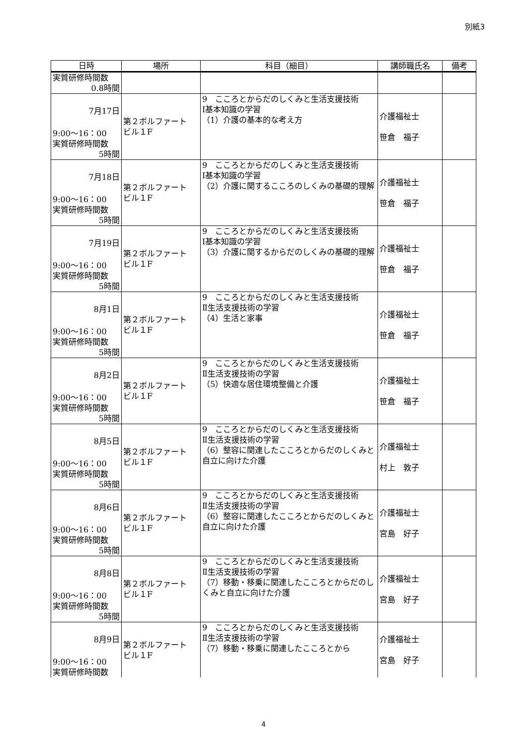別紙3
| 日時 | 場所 | 科目（細目） | 講師職氏名 | 備考 |
| --- | --- | --- | --- | --- |
| 実質研修時間数 0.8時間 | | | | |
| 7月17日 9:00～16：00 実質研修時間数 5時間 | 第２ボルファート ビル１F | 9 こころとからだのしくみと生活支援技術 Ⅰ基本知識の学習 （1）介護の基本的な考え方 | 介護福祉士 笹倉 福子 | |
| 7月18日 9:00～16：00 実質研修時間数 5時間 | 第２ボルファート ビル１F | 9 こころとからだのしくみと生活支援技術 Ⅰ基本知識の学習 （2）介護に関するこころのしくみの基礎的理解 | 介護福祉士 笹倉 福子 | |
| 7月19日 9:00～16：00 実質研修時間数 5時間 | 第２ボルファート ビル１F | 9 こころとからだのしくみと生活支援技術 Ⅰ基本知識の学習 （3）介護に関するからだのしくみの基礎的理解 | 介護福祉士 笹倉 福子 | |
| 8月1日 9:00～16：00 実質研修時間数 5時間 | 第２ボルファート ビル１F | 9 こころとからだのしくみと生活支援技術 Ⅱ生活支援技術の学習 （4）生活と家事 | 介護福祉士 笹倉 福子 | |
| 8月2日 9:00～16：00 実質研修時間数 5時間 | 第２ボルファート ビル１F | 9 こころとからだのしくみと生活支援技術 Ⅱ生活支援技術の学習 （5）快適な居住環境整備と介護 | 介護福祉士 笹倉 福子 | |
| 8月5日 9:00～16：00 実質研修時間数 5時間 | 第２ボルファート ビル１F | 9 こころとからだのしくみと生活支援技術 Ⅱ生活支援技術の学習 （6）整容に関連したこころとからだのしくみと自立に向けた介護 | 介護福祉士 村上 敦子 | |
| 8月6日 9:00～16：00 実質研修時間数 5時間 | 第２ボルファート ビル１F | 9 こころとからだのしくみと生活支援技術 Ⅱ生活支援技術の学習 （6）整容に関連したこころとからだのしくみと自立に向けた介護 | 介護福祉士 宮島 好子 | |
| 8月8日 9:00～16：00 実質研修時間数 5時間 | 第２ボルファート ビル１F | 9 こころとからだのしくみと生活支援技術 Ⅱ生活支援技術の学習 （7）移動・移乗に関連したこころとからだのしくみと自立に向けた介護 | 介護福祉士 宮島 好子 | |
| 8月9日 9:00～16：00 実質研修時間数 | 第２ボルファート ビル１F | 9 こころとからだのしくみと生活支援技術 Ⅱ生活支援技術の学習 （7）移動・移乗に関連したこころとから | 介護福祉士 宮島 好子 | |
4